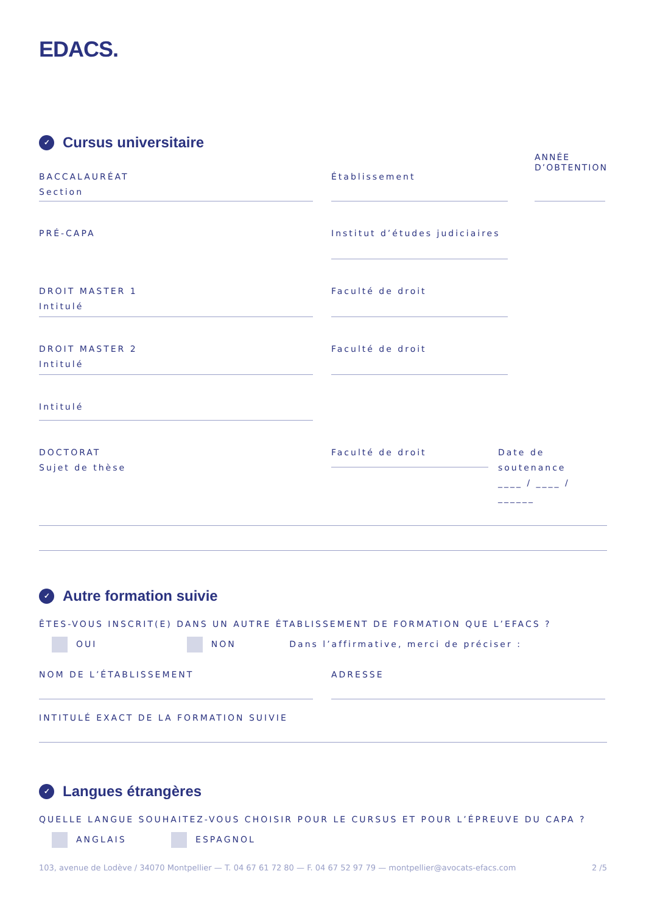EDACS.
✓ Cursus universitaire
BACCALAURÉAT
Section
Établissement
ANNÉE
D’OBTENTION
PRÉ-CAPA
Institut d’études judiciaires
DROIT MASTER 1
Intitulé
Faculté de droit
DROIT MASTER 2
Intitulé
Faculté de droit
Intitulé
DOCTORAT
Sujet de thèse
Faculté de droit
Date de soutenance
____ / ____ / ______
✓ Autre formation suivie
ÊTES-VOUS INSCRIT(E) DANS UN AUTRE ÉTABLISSEMENT DE FORMATION QUE L’EFACS ?
OUI NON Dans l’affirmative, merci de préciser :
NOM DE L’ÉTABLISSEMENT ADRESSE
INTITULÉ EXACT DE LA FORMATION SUIVIE
✓ Langues étrangères
QUELLE LANGUE SOUHAITEZ-VOUS CHOISIR POUR LE CURSUS ET POUR L’ÉPREUVE DU CAPA ?
ANGLAIS ESPAGNOL
103, avenue de Lodève / 34070 Montpellier — T. 04 67 61 72 80 — F. 04 67 52 97 79 — montpellier@avocats-efacs.com 2 /5